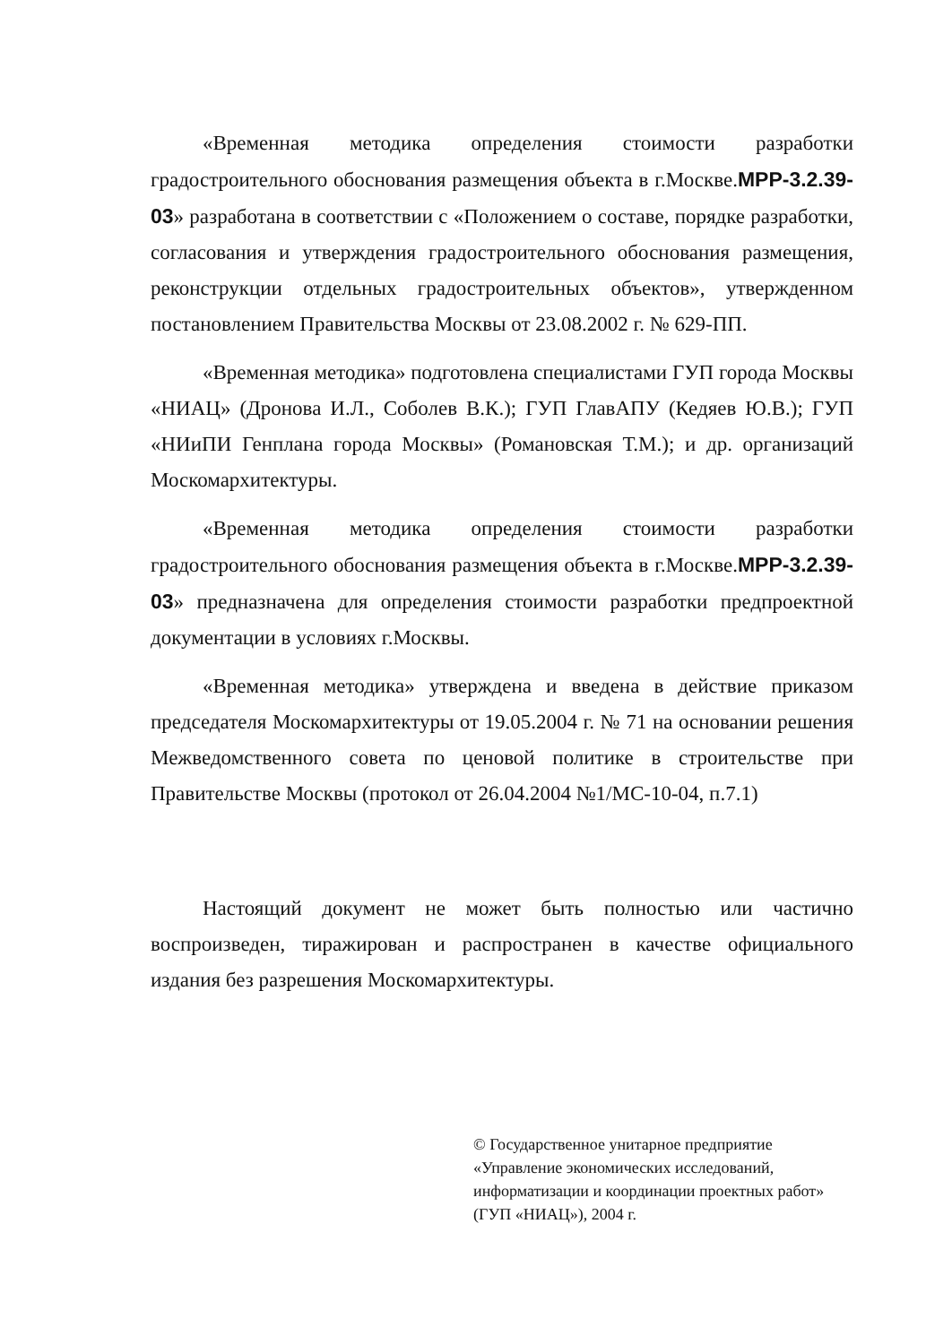«Временная методика определения стоимости разработки градостроительного обоснования размещения объекта в г.Москве.МРР-3.2.39-03» разработана в соответствии с «Положением о составе, порядке разработки, согласования и утверждения градостроительного обоснования размещения, реконструкции отдельных градостроительных объектов», утвержденном постановлением Правительства Москвы от 23.08.2002 г. № 629-ПП.
«Временная методика» подготовлена специалистами ГУП города Москвы «НИАЦ» (Дронова И.Л., Соболев В.К.); ГУП ГлавАПУ (Кедяев Ю.В.); ГУП «НИиПИ Генплана города Москвы» (Романовская Т.М.); и др. организаций Москомархитектуры.
«Временная методика определения стоимости разработки градостроительного обоснования размещения объекта в г.Москве.МРР-3.2.39-03» предназначена для определения стоимости разработки предпроектной документации в условиях г.Москвы.
«Временная методика» утверждена и введена в действие приказом председателя Москомархитектуры от 19.05.2004 г. № 71 на основании решения Межведомственного совета по ценовой политике в строительстве при Правительстве Москвы (протокол от 26.04.2004 №1/МС-10-04, п.7.1)
Настоящий документ не может быть полностью или частично воспроизведен, тиражирован и распространен в качестве официального издания без разрешения Москомархитектуры.
© Государственное унитарное предприятие
«Управление экономических исследований, информатизации и координации проектных работ» (ГУП «НИАЦ»), 2004 г.